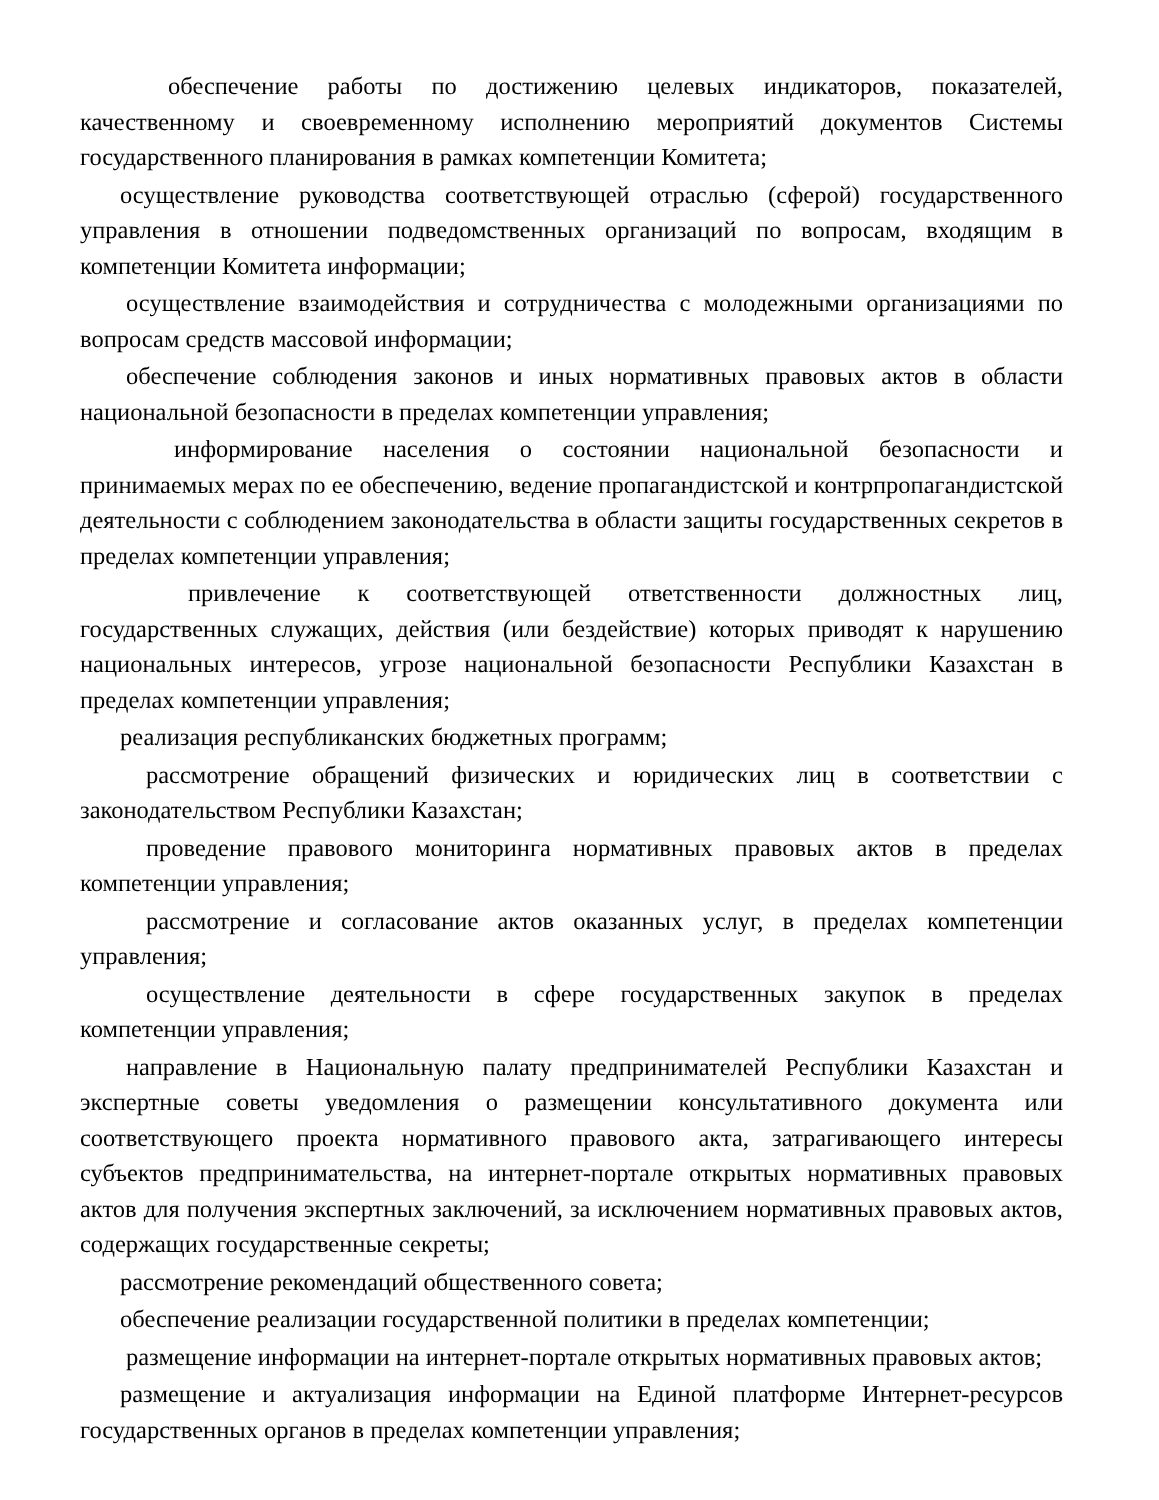обеспечение работы по достижению целевых индикаторов, показателей, качественному и своевременному исполнению мероприятий документов Системы государственного планирования в рамках компетенции Комитета;
осуществление руководства соответствующей отраслью (сферой) государственного управления в отношении подведомственных организаций по вопросам, входящим в компетенции Комитета информации;
осуществление взаимодействия и сотрудничества с молодежными организациями по вопросам средств массовой информации;
обеспечение соблюдения законов и иных нормативных правовых актов в области национальной безопасности в пределах компетенции управления;
информирование населения о состоянии национальной безопасности и принимаемых мерах по ее обеспечению, ведение пропагандистской и контрпропагандистской деятельности с соблюдением законодательства в области защиты государственных секретов в пределах компетенции управления;
привлечение к соответствующей ответственности должностных лиц, государственных служащих, действия (или бездействие) которых приводят к нарушению национальных интересов, угрозе национальной безопасности Республики Казахстан в пределах компетенции управления;
реализация республиканских бюджетных программ;
рассмотрение обращений физических и юридических лиц в соответствии с законодательством Республики Казахстан;
проведение правового мониторинга нормативных правовых актов в пределах компетенции управления;
рассмотрение и согласование актов оказанных услуг, в пределах компетенции управления;
осуществление деятельности в сфере государственных закупок в пределах компетенции управления;
направление в Национальную палату предпринимателей Республики Казахстан и экспертные советы уведомления о размещении консультативного документа или соответствующего проекта нормативного правового акта, затрагивающего интересы субъектов предпринимательства, на интернет-портале открытых нормативных правовых актов для получения экспертных заключений, за исключением нормативных правовых актов, содержащих государственные секреты;
рассмотрение рекомендаций общественного совета;
обеспечение реализации государственной политики в пределах компетенции;
размещение информации на интернет-портале открытых нормативных правовых актов;
размещение и актуализация информации на Единой платформе Интернет-ресурсов государственных органов в пределах компетенции управления;